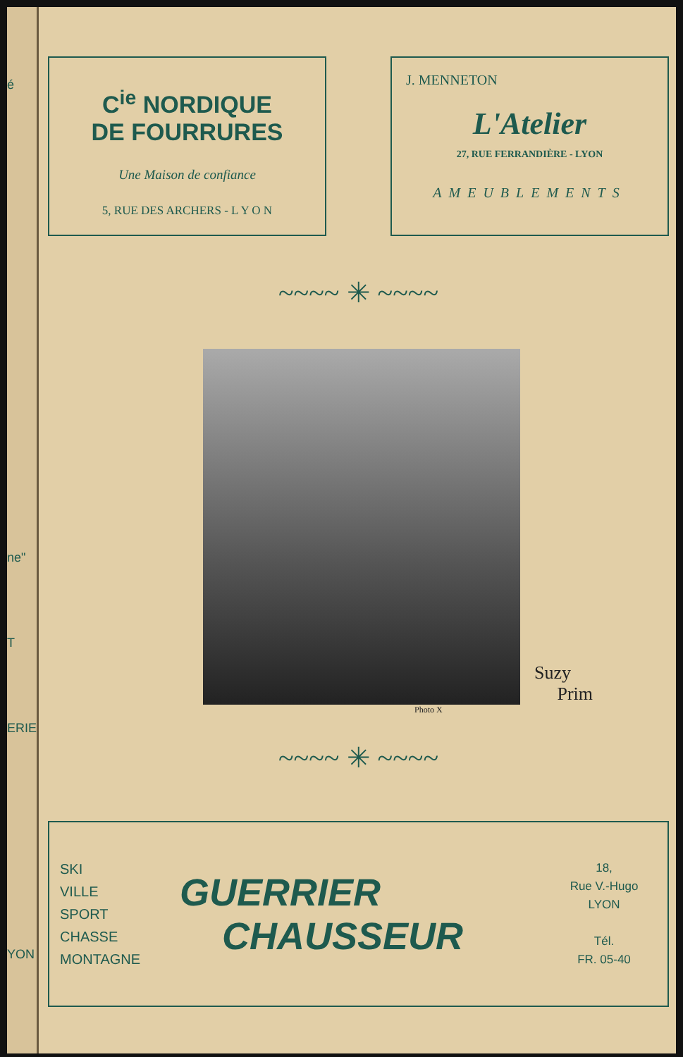é
ne"
T
ERIE
YON
C<sup>ie</sup> NORDIQUE
DE FOURRURES
Une Maison de confiance
5, RUE DES ARCHERS - L Y O N
J. MENNETON
L'Atelier
27, RUE FERRANDIÈRE - LYON
AMEUBLEMENTS
~~~~ ✳ ~~~~
Suzy
Prim
Photo X
~~~~ ✳ ~~~~
SKI
VILLE
SPORT
CHASSE
MONTAGNE
GUERRIER
CHAUSSEUR
18,
Rue V.-Hugo
LYON
Tél.
FR. 05-40